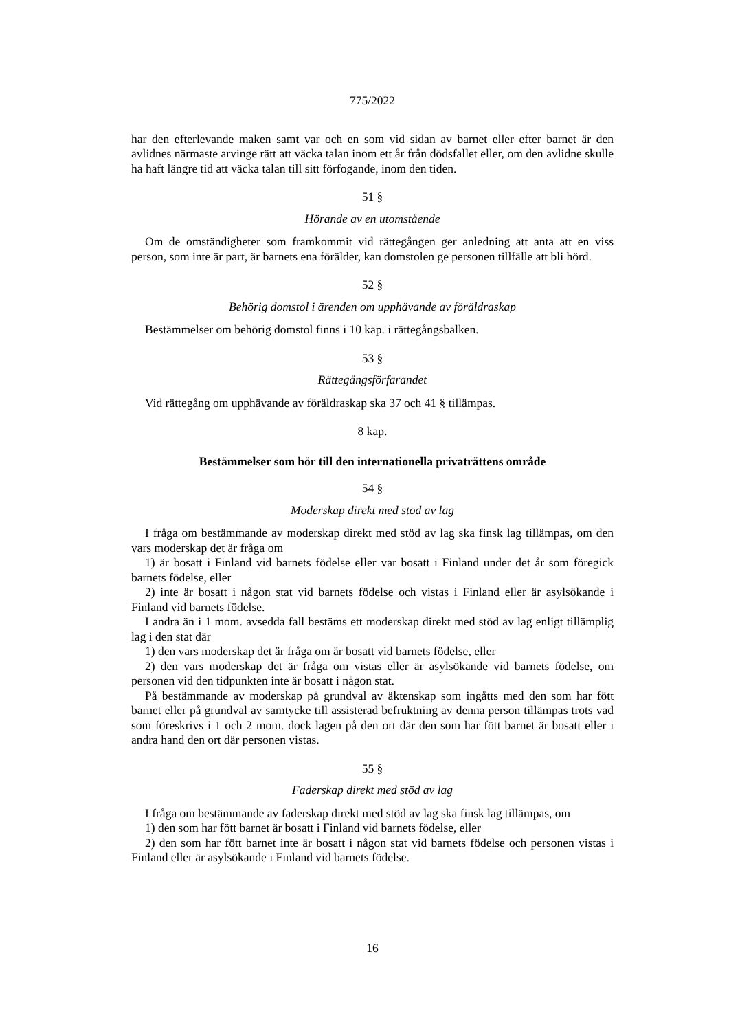775/2022
har den efterlevande maken samt var och en som vid sidan av barnet eller efter barnet är den avlidnes närmaste arvinge rätt att väcka talan inom ett år från dödsfallet eller, om den avlidne skulle ha haft längre tid att väcka talan till sitt förfogande, inom den tiden.
51 §
Hörande av en utomstående
Om de omständigheter som framkommit vid rättegången ger anledning att anta att en viss person, som inte är part, är barnets ena förälder, kan domstolen ge personen tillfälle att bli hörd.
52 §
Behörig domstol i ärenden om upphävande av föräldraskap
Bestämmelser om behörig domstol finns i 10 kap. i rättegångsbalken.
53 §
Rättegångsförfarandet
Vid rättegång om upphävande av föräldraskap ska 37 och 41 § tillämpas.
8 kap.
Bestämmelser som hör till den internationella privaträttens område
54 §
Moderskap direkt med stöd av lag
I fråga om bestämmande av moderskap direkt med stöd av lag ska finsk lag tillämpas, om den vars moderskap det är fråga om
1) är bosatt i Finland vid barnets födelse eller var bosatt i Finland under det år som föregick barnets födelse, eller
2) inte är bosatt i någon stat vid barnets födelse och vistas i Finland eller är asylsökande i Finland vid barnets födelse.
I andra än i 1 mom. avsedda fall bestäms ett moderskap direkt med stöd av lag enligt tillämplig lag i den stat där
1) den vars moderskap det är fråga om är bosatt vid barnets födelse, eller
2) den vars moderskap det är fråga om vistas eller är asylsökande vid barnets födelse, om personen vid den tidpunkten inte är bosatt i någon stat.
På bestämmande av moderskap på grundval av äktenskap som ingåtts med den som har fött barnet eller på grundval av samtycke till assisterad befruktning av denna person tillämpas trots vad som föreskrivs i 1 och 2 mom. dock lagen på den ort där den som har fött barnet är bosatt eller i andra hand den ort där personen vistas.
55 §
Faderskap direkt med stöd av lag
I fråga om bestämmande av faderskap direkt med stöd av lag ska finsk lag tillämpas, om
1) den som har fött barnet är bosatt i Finland vid barnets födelse, eller
2) den som har fött barnet inte är bosatt i någon stat vid barnets födelse och personen vistas i Finland eller är asylsökande i Finland vid barnets födelse.
16